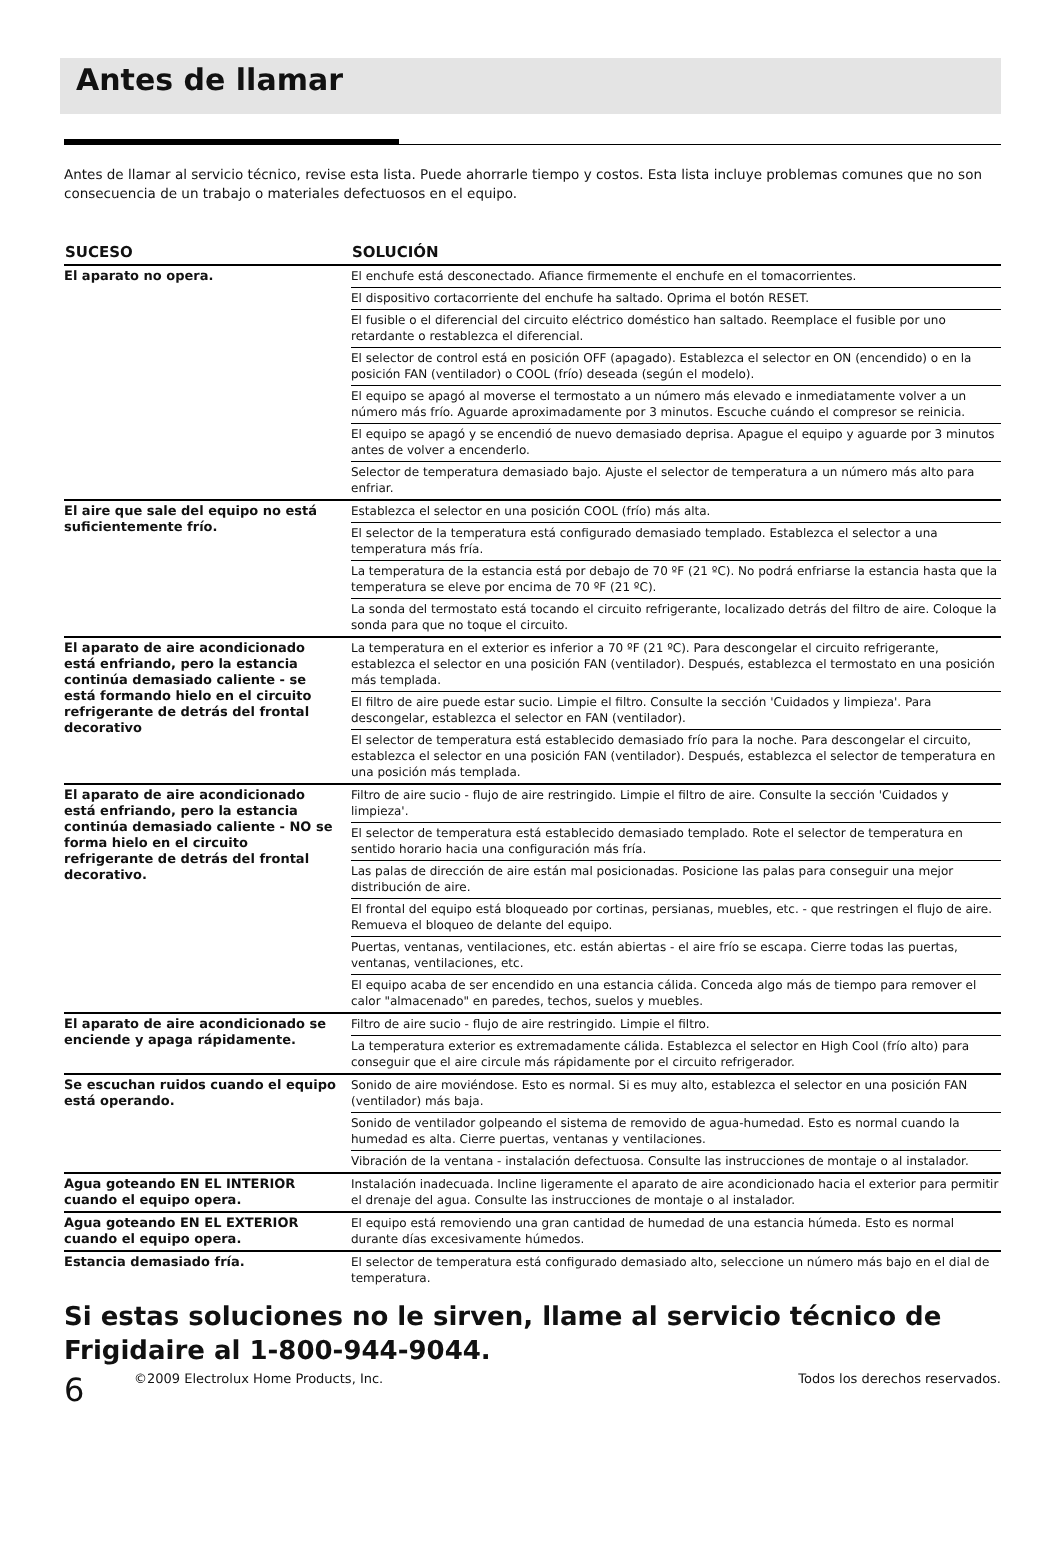Antes de llamar
Antes de llamar al servicio técnico, revise esta lista. Puede ahorrarle tiempo y costos. Esta lista incluye problemas comunes que no son consecuencia de un trabajo o materiales defectuosos en el equipo.
| SUCESO | SOLUCIÓN |
| --- | --- |
| El aparato no opera. | El enchufe está desconectado. Afiance firmemente el enchufe en el tomacorrientes. |
| | El dispositivo cortacorriente del enchufe ha saltado. Oprima el botón RESET. |
| | El fusible o el diferencial del circuito eléctrico doméstico han saltado. Reemplace el fusible por uno retardante o restablezca el diferencial. |
| | El selector de control está en posición OFF (apagado). Establezca el selector en ON (encendido) o en la posición FAN (ventilador) o COOL (frío) deseada (según el modelo). |
| | El equipo se apagó al moverse el termostato a un número más elevado e inmediatamente volver a un número más frío. Aguarde aproximadamente por 3 minutos. Escuche cuándo el compresor se reinicia. |
| | El equipo se apagó y se encendió de nuevo demasiado deprisa. Apague el equipo y aguarde por 3 minutos antes de volver a encenderlo. |
| | Selector de temperatura demasiado bajo. Ajuste el selector de temperatura a un número más alto para enfriar. |
| El aire que sale del equipo no está suficientemente frío. | Establezca el selector en una posición COOL (frío) más alta. |
| | El selector de la temperatura está configurado demasiado templado. Establezca el selector a una temperatura más fría. |
| | La temperatura de la estancia está por debajo de 70 ºF (21 ºC). No podrá enfriarse la estancia hasta que la temperatura se eleve por encima de 70 ºF (21 ºC). |
| | La sonda del termostato está tocando el circuito refrigerante, localizado detrás del filtro de aire. Coloque la sonda para que no toque el circuito. |
| El aparato de aire acondicionado está enfriando, pero la estancia continúa demasiado caliente - se está formando hielo en el circuito refrigerante de detrás del frontal decorativo | La temperatura en el exterior es inferior a 70 ºF (21 ºC). Para descongelar el circuito refrigerante, establezca el selector en una posición FAN (ventilador). Después, establezca el termostato en una posición más templada. |
| | El filtro de aire puede estar sucio. Limpie el filtro. Consulte la sección 'Cuidados y limpieza'. Para descongelar, establezca el selector en FAN (ventilador). |
| | El selector de temperatura está establecido demasiado frío para la noche. Para descongelar el circuito, establezca el selector en una posición FAN (ventilador). Después, establezca el selector de temperatura en una posición más templada. |
| El aparato de aire acondicionado está enfriando, pero la estancia continúa demasiado caliente - NO se forma hielo en el circuito refrigerante de detrás del frontal decorativo. | Filtro de aire sucio - flujo de aire restringido. Limpie el filtro de aire. Consulte la sección 'Cuidados y limpieza'. |
| | El selector de temperatura está establecido demasiado templado. Rote el selector de temperatura en sentido horario hacia una configuración más fría. |
| | Las palas de dirección de aire están mal posicionadas. Posicione las palas para conseguir una mejor distribución de aire. |
| | El frontal del equipo está bloqueado por cortinas, persianas, muebles, etc. - que restringen el flujo de aire. Remueva el bloqueo de delante del equipo. |
| | Puertas, ventanas, ventilaciones, etc. están abiertas - el aire frío se escapa. Cierre todas las puertas, ventanas, ventilaciones, etc. |
| | El equipo acaba de ser encendido en una estancia cálida. Conceda algo más de tiempo para remover el calor "almacenado" en paredes, techos, suelos y muebles. |
| El aparato de aire acondicionado se enciende y apaga rápidamente. | Filtro de aire sucio - flujo de aire restringido. Limpie el filtro. |
| | La temperatura exterior es extremadamente cálida. Establezca el selector en High Cool (frío alto) para conseguir que el aire circule más rápidamente por el circuito refrigerador. |
| Se escuchan ruidos cuando el equipo está operando. | Sonido de aire moviéndose. Esto es normal. Si es muy alto, establezca el selector en una posición FAN (ventilador) más baja. |
| | Sonido de ventilador golpeando el sistema de removido de agua-humedad. Esto es normal cuando la humedad es alta. Cierre puertas, ventanas y ventilaciones. |
| | Vibración de la ventana - instalación defectuosa. Consulte las instrucciones de montaje o al instalador. |
| Agua goteando EN EL INTERIOR cuando el equipo opera. | Instalación inadecuada. Incline ligeramente el aparato de aire acondicionado hacia el exterior para permitir el drenaje del agua. Consulte las instrucciones de montaje o al instalador. |
| Agua goteando EN EL EXTERIOR cuando el equipo opera. | El equipo está removiendo una gran cantidad de humedad de una estancia húmeda. Esto es normal durante días excesivamente húmedos. |
| Estancia demasiado fría. | El selector de temperatura está configurado demasiado alto, seleccione un número más bajo en el dial de temperatura. |
Si estas soluciones no le sirven, llame al servicio técnico de Frigidaire al 1-800-944-9044.
6
©2009 Electrolux Home Products, Inc. Todos los derechos reservados.